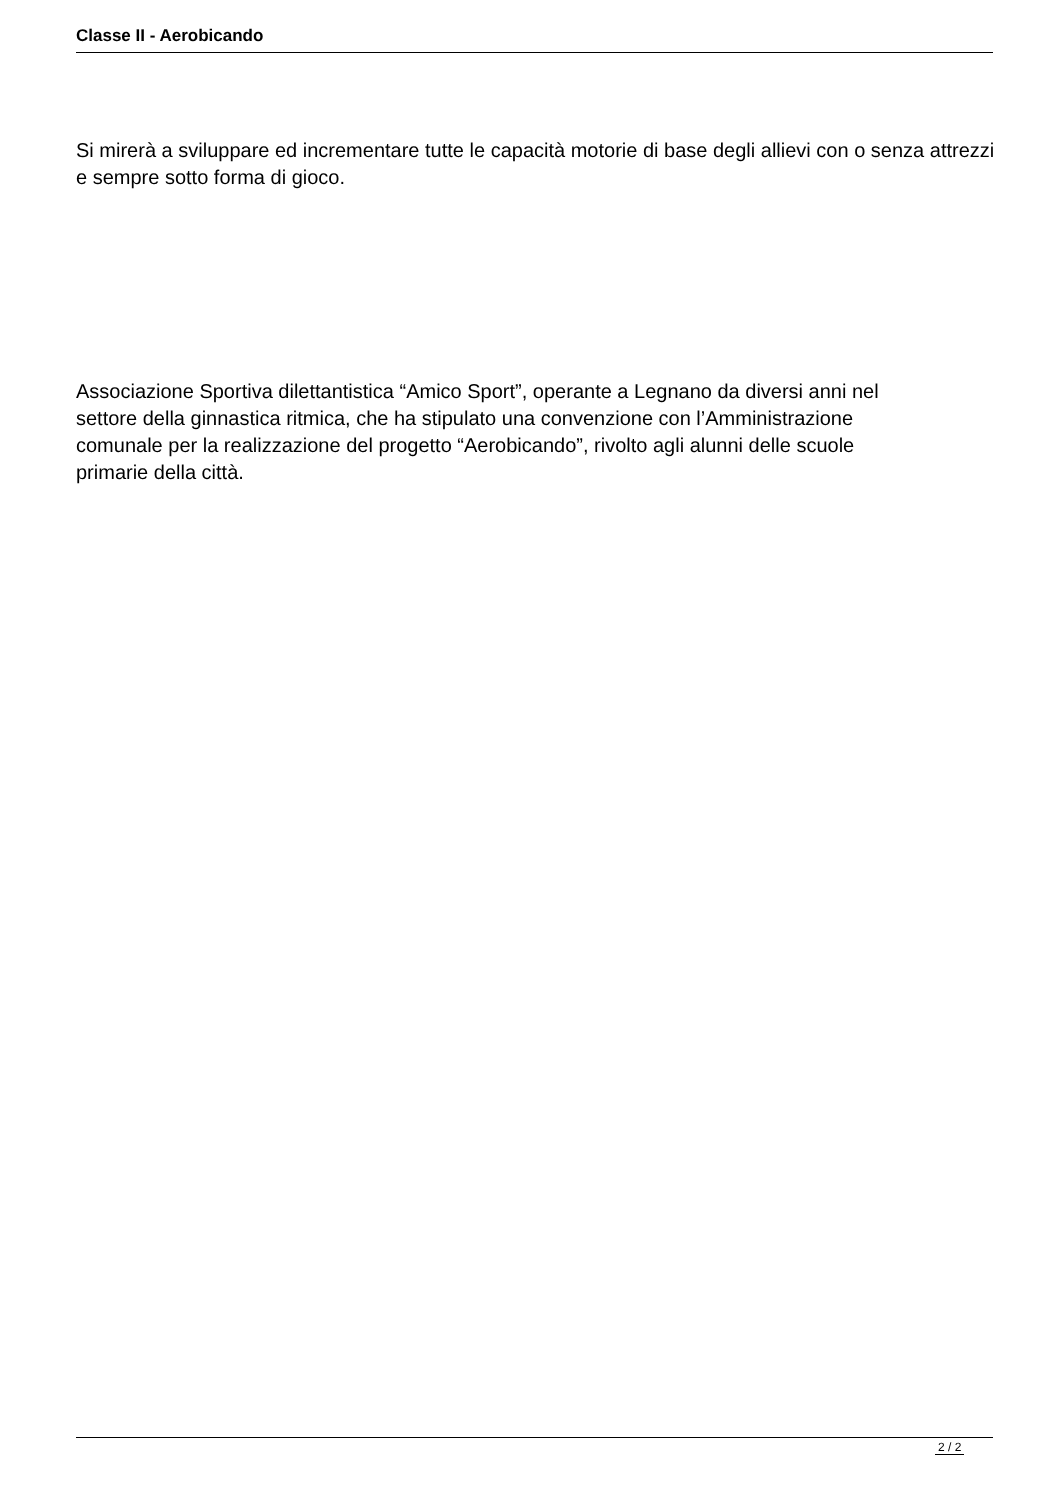Classe II - Aerobicando
Si mirerà a sviluppare ed incrementare tutte le capacità motorie di base degli allievi con o senza attrezzi e sempre sotto forma di gioco.
Associazione Sportiva dilettantistica “Amico Sport”, operante a Legnano da diversi anni nel
settore della ginnastica ritmica, che ha stipulato una convenzione con l’Amministrazione
comunale per la realizzazione del progetto “Aerobicando”, rivolto agli alunni delle scuole
primarie della città.
2 / 2